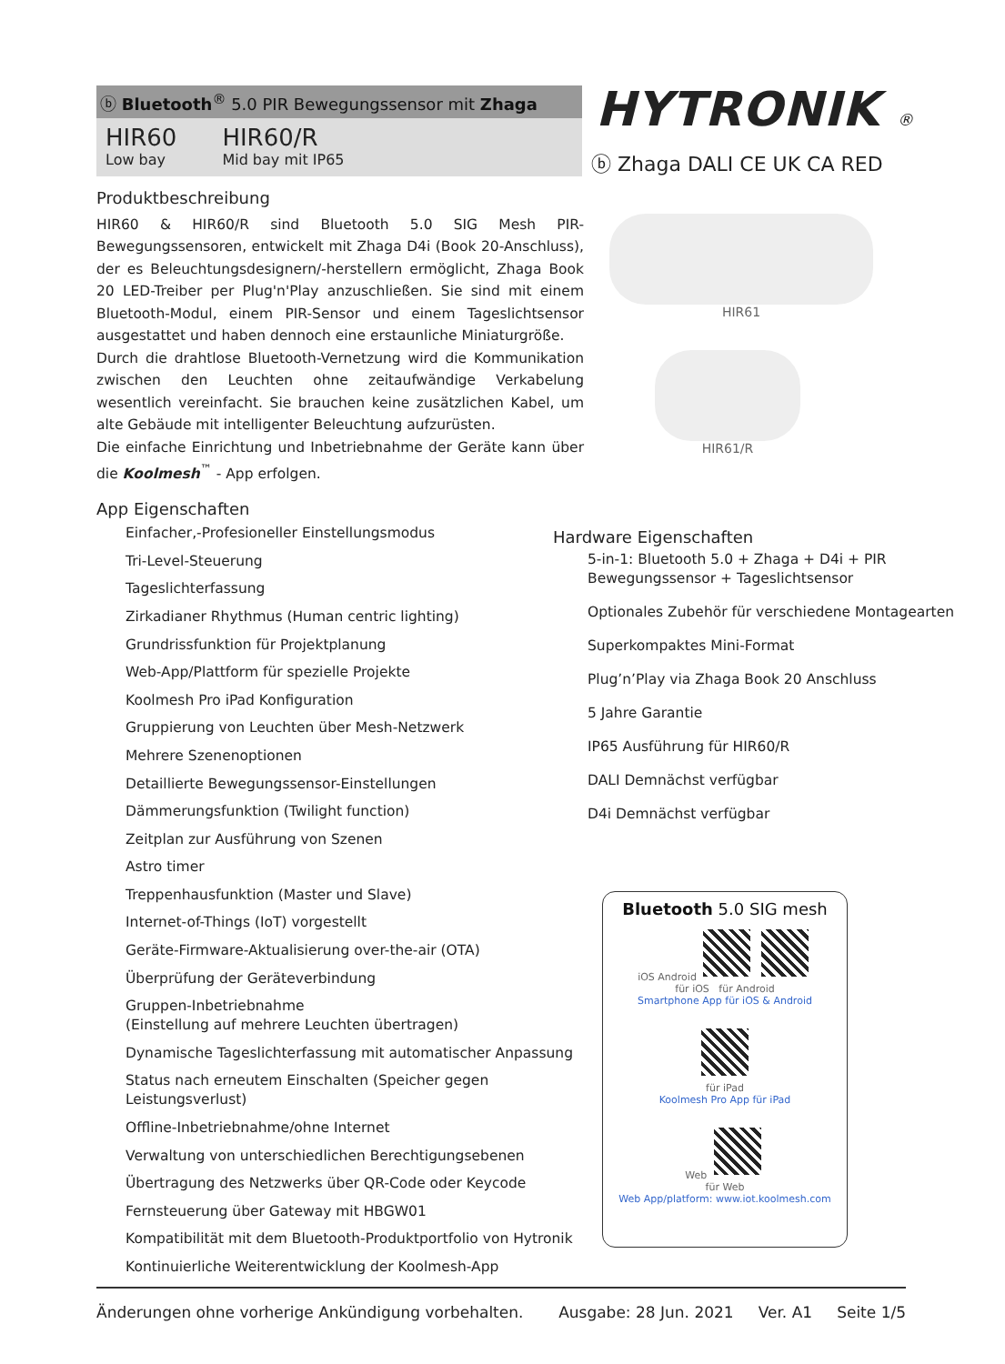ⓑ Bluetooth<sup>®</sup> 5.0 PIR Bewegungssensor mit Zhaga
HIR60
Low bay
HIR60/R
Mid bay mit IP65
HYTRONIK ®
ⓑ Zhaga DALI CE UK CA RED
Produktbeschreibung
HIR60 & HIR60/R sind Bluetooth 5.0 SIG Mesh PIR- Bewegungssensoren, entwickelt mit Zhaga D4i (Book 20-Anschluss), der es Beleuchtungsdesignern/-herstellern ermöglicht, Zhaga Book 20 LED-Treiber per Plug'n'Play anzuschließen. Sie sind mit einem Bluetooth-Modul, einem PIR-Sensor und einem Tageslichtsensor ausgestattet und haben dennoch eine erstaunliche Miniaturgröße.
Durch die drahtlose Bluetooth-Vernetzung wird die Kommunikation zwischen den Leuchten ohne zeitaufwändige Verkabelung wesentlich vereinfacht. Sie brauchen keine zusätzlichen Kabel, um alte Gebäude mit intelligenter Beleuchtung aufzurüsten.
Die einfache Einrichtung und Inbetriebnahme der Geräte kann über die Koolmesh<sup>™</sup> - App erfolgen.
App Eigenschaften
Einfacher,-Profesioneller Einstellungsmodus
Tri-Level-Steuerung
Tageslichterfassung
Zirkadianer Rhythmus (Human centric lighting)
Grundrissfunktion für Projektplanung
Web-App/Plattform für spezielle Projekte
Koolmesh Pro iPad Konfiguration
Gruppierung von Leuchten über Mesh-Netzwerk
Mehrere Szenenoptionen
Detaillierte Bewegungssensor-Einstellungen
Dämmerungsfunktion (Twilight function)
Zeitplan zur Ausführung von Szenen
Astro timer
Treppenhausfunktion (Master und Slave)
Internet-of-Things (IoT) vorgestellt
Geräte-Firmware-Aktualisierung over-the-air (OTA)
Überprüfung der Geräteverbindung
Gruppen-Inbetriebnahme
(Einstellung auf mehrere Leuchten übertragen)
Dynamische Tageslichterfassung mit automatischer Anpassung
Status nach erneutem Einschalten (Speicher gegen Leistungsverlust)
Offline-Inbetriebnahme/ohne Internet
Verwaltung von unterschiedlichen Berechtigungsebenen
Übertragung des Netzwerks über QR-Code oder Keycode
Fernsteuerung über Gateway mit HBGW01
Kompatibilität mit dem Bluetooth-Produktportfolio von Hytronik
Kontinuierliche Weiterentwicklung der Koolmesh-App
HIR61
HIR61/R
Hardware Eigenschaften
5-in-1: Bluetooth 5.0 + Zhaga + D4i + PIR Bewegungssensor + Tageslichtsensor
Optionales Zubehör für verschiedene Montagearten
Superkompaktes Mini-Format
Plug’n’Play via Zhaga Book 20 Anschluss
5 Jahre Garantie
IP65 Ausführung für HIR60/R
DALI Demnächst verfügbar
D4i Demnächst verfügbar
Bluetooth 5.0 SIG mesh
iOS Android
für iOS für Android
Smartphone App für iOS & Android
für iPad
Koolmesh Pro App für iPad
Web
für Web
Web App/platform: www.iot.koolmesh.com
Änderungen ohne vorherige Ankündigung vorbehalten. Ausgabe: 28 Jun. 2021 Ver. A1 Seite 1/5